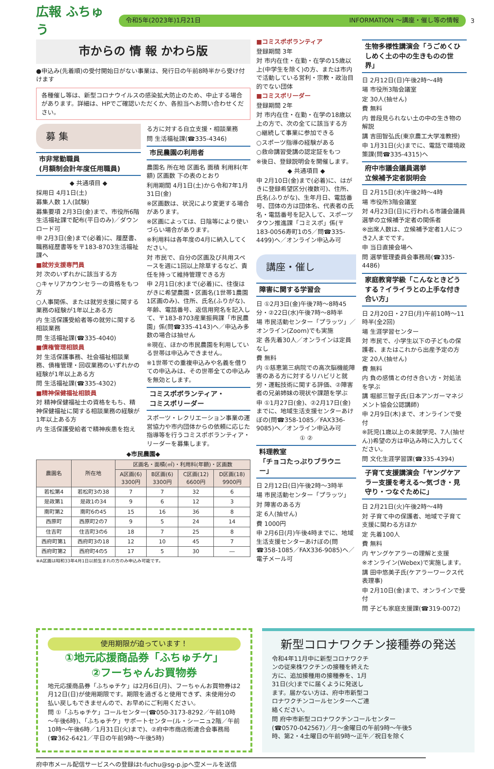広報 ふちゅう
令和5年(2023年)1月21日 INFORMATION ～講座・催し等の情報
3
市からの 情 報 かわら版
●申込み(先着順)の受付開始日がない事業は、発行日の午前8時半から受け付けます
各種催し等は、新型コロナウイルスの感染拡大防止のため、中止する場合があります。詳細は、HPでご確認いただくか、各担当へお問い合わせください。
募 集
市非常勤職員
(月額制会計年度任用職員)
◆ 共通項目 ◆
採用日 4月1日(土)
募集人数 1人(試験)
募集要項 2月3日(金)まで、市役所6階生活福祉課で配布(平日のみ)／ダウンロード可
申 2月3日(金)まで(必着)に、履歴書、職務経歴書等を〒183-8703生活福祉課へ
■就労支援専門員
対 次のいずれかに該当する方
○キャリアカウンセラーの資格をもつ方
○人事関係、または就労支援に関する業務の経験が1年以上ある方
内 生活保護受給者等の就労に関する相談業務
問 生活福祉課(☎335-4040)
■債権管理相談員
対 生活保護事務、社会福祉相談業務、債権管理・回収業務のいずれかの経験が1年以上ある方
問 生活福祉課(☎335-4302)
■精神保健福祉相談員
対 精神保健福祉士の資格をもち、精神保健福祉に関する相談業務の経験が1年以上ある方
内 生活保護受給者で精神疾患を抱え
る方に対する自立支援・相談業務
問 生活福祉課(☎335-4346)
市民農園の利用者
農園名 所在地 区画名 面積 利用料(年額) 区画数 下の表のとおり
利用期間 4月1日(土)から令和7年1月31日(金)
※区画数は、状況により変更する場合があります。
※区画によっては、日陰等により使いづらい場合があります。
※利用料は各年度の4月に納入してください。
対 市民で、自分の区画及び共用スペースを週に1回以上除草するなど、責任を持って維持管理できる方
申 2月1日(水)まで(必着)に、往復はがきに希望農園・区画名(1世帯1農園1区画のみ)、住所、氏名(ふりがな)、年齢、電話番号、返信用宛名を記入して、〒183-8703産業振興課「市民農園」係(問☎335-4143)へ／申込み多数の場合は抽せん
※現在、ほかの市民農園を利用している世帯は申込みできません。
※1世帯での重複申込みや名義を借りての申込みは、その世帯全ての申込みを無効とします。
コミスポボランティア・
コミスポリーダー
スポーツ・レクリエーション事業の運営協力や市内団体からの依頼に応じた指導等を行うコミスポボランティア・リーダーを募集します。
◆市民農園◆
| 農園名 | 所在地 | 区画名・面積(㎡)・利用料(年額)・区画数 | | | |
| --- | --- | --- | --- | --- | --- |
| | | A区画(6) 3300円 | B区画(6) 3300円 | C区画(12) 6600円 | D区画(18) 9900円 |
| 若松第4 | 若松町3の38 | 7 | 7 | 32 | 6 |
| 是政第1 | 是政1の34 | 9 | 6 | 12 | 3 |
| 南町第2 | 南町6の45 | 15 | 16 | 36 | 8 |
| 西原町 | 西原町2の7 | 9 | 5 | 24 | 14 |
| 住吉町 | 住吉町3の6 | 18 | 7 | 25 | 8 |
| 西府町第1 | 西府町3の18 | 12 | 10 | 45 | 7 |
| 西府町第2 | 西府町4の5 | 17 | 5 | 30 | ― |
※A区画は昭和33年4月1日以前生まれの方のみ申込み可能です。
■コミスポボランティア
登録期間 3年
対 市内在住・在勤・在学の15歳以上(中学生を除く)の方、または市内で活動している営利・宗教・政治目的でない団体
■コミスポリーダー
登録期間 2年
対 市内在住・在勤・在学の18歳以上の方で、次の全てに該当する方
○継続して事業に参加できる
○スポーツ指導の経験がある
○救命講習受講の認定証をもつ
※後日、登録説明会を開催します。
◆ 共通項目 ◆
申 2月10日(金)まで(必着)に、はがきに登録希望区分(複数可)、住所、氏名(ふりがな)、生年月日、電話番号、団体の方は団体名、代表者の氏名・電話番号を記入して、スポーツタウン推進課「コミスポ」係(〒183-0056寿町1の5／問☎335-4499)へ／オンライン申込み可
講座・催し
障害に関する学習会
日 ①2月3日(金)午後7時～8時45分・②22日(水)午後7時～8時半
場 市民活動センター「プラッツ」／オンライン(Zoom)でも実施
定 各先着30人／オンラインは定員なし
費 無料
内 ①慈恵第三病院での高次脳機能障害のある方に対するリハビリと就労・運転技術に関する評価、②障害者の兄弟姉妹の現状や課題を学ぶ
申 ①1月27日(金)、②2月17日(金)までに、地域生活支援センターあけぼの(問☎358-1085／FAX336-9085)へ／オンライン申込み可
① ②
料理教室
「チョコたっぷりブラウニー」
日 2月12日(日)午後2時～3時半
場 市民活動センター「プラッツ」
対 障害のある方
定 6人(抽せん)
費 1000円
申 2月6日(月)午後4時までに、地域生活支援センターあけぼの(問☎358-1085／FAX336-9085)へ／電子メール可
生物多様性講演会「うごめくひしめく土の中の生きものの世界」
日 2月12日(日)午後2時～4時
場 市役所3階会議室
定 30人(抽せん)
費 無料
内 普段見られない土の中の生き物の解説
講 吉田智弘氏(東京農工大学准教授)
申 1月31日(火)までに、電話で環境政策課(問☎335-4315)へ
府中市議会議員選挙
立候補予定者説明会
日 2月15日(水)午後2時～4時
場 市役所3階会議室
対 4月23日(日)に行われる市議会議員選挙の立候補予定者の関係者
※出席人数は、立候補予定者1人につき2人までです。
申 当日直接会場へ
問 選挙管理委員会事務局(☎335-4486)
家庭教育学級「こんなときどうする？イライラとの上手な付き合い方」
日 2月20日・27日(月)午前10時～11時半(全2回)
場 生涯学習センター
対 市民で、小学生以下の子どもの保護者、またはこれから出産予定の方
定 20人(抽せん)
費 無料
内 負の感情との付き合い方・対処法を学ぶ
講 堀部三智子氏(日本アンガーマネジメント協会公認講師)
申 2月9日(木)まで、オンラインで受付
※託児(1歳以上の未就学児、7人(抽せん))希望の方は申込み時に入力してください。
問 文化生涯学習課(☎335-4394)
子育て支援講演会「ヤングケアラー支援を考える～気づき・見守り・つなぐために」
日 2月21日(火)午後2時～4時
対 子育て中の保護者、地域で子育て支援に関わる方ほか
定 先着100人
費 無料
内 ヤングケアラーの理解と支援
※オンライン(Webex)で実施します。
講 田中悠美子氏(ケアラーワークス代表理事)
申 2月10日(金)まで、オンラインで受付
問 子ども家庭支援課(☎319-0072)
使用期限が迫っています！
①地元応援商品券「ふちゅチケ」
②フーちゃんお買物券
地元応援商品券「ふちゅチケ」は2月6日(月)、フーちゃんお買物券は2月12日(日)が使用期限です。期限を過ぎると使用できず、未使用分の払い戻しもできませんので、お早めにご利用ください。
問 ①「ふちゅチケ」コールセンター(☎050-3173-8292／午前10時～午後6時)、「ふちゅチケ」サポートセンター(ル・シーニュ2階／午前10時～午後6時／1月31日(火)まで)、②府中市商店街連合会事務局(☎362-6421／平日の午前9時～午後5時)
新型コロナワクチン接種券の発送
令和4年11月中に新型コロナワクチンの従来株ワクチンの接種を終えた方に、追加接種用の接種券を、1月31日(火)までに届くように発送します。届かない方は、府中市新型コロナワクチンコールセンターへご連絡ください。
問 府中市新型コロナワクチンコールセンター(☎0570-042567)／月～金曜日の午前9時～午後5時、第2・4土曜日の午前9時～正午／祝日を除く
府中市メール配信サービスへの登録はt-fuchu@sg-p.jpへ空メールを送信